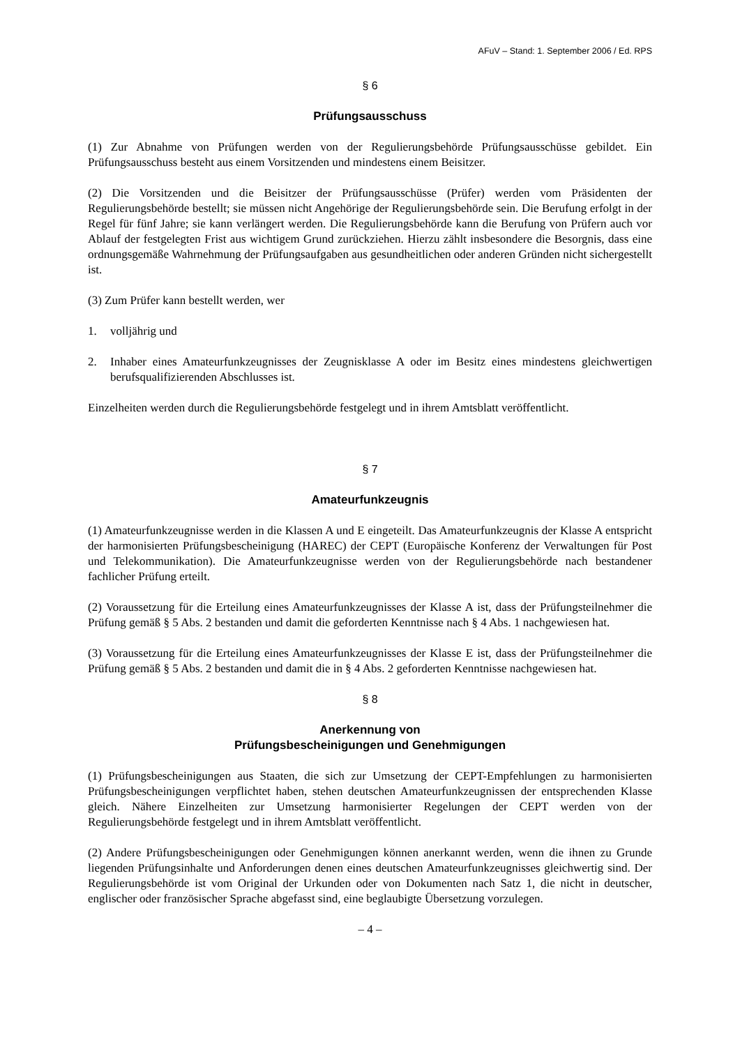AFuV – Stand: 1. September 2006 / Ed. RPS
§ 6
Prüfungsausschuss
(1) Zur Abnahme von Prüfungen werden von der Regulierungsbehörde Prüfungsausschüsse gebildet. Ein Prüfungsausschuss besteht aus einem Vorsitzenden und mindestens einem Beisitzer.
(2) Die Vorsitzenden und die Beisitzer der Prüfungsausschüsse (Prüfer) werden vom Präsidenten der Regulierungsbehörde bestellt; sie müssen nicht Angehörige der Regulierungsbehörde sein. Die Berufung erfolgt in der Regel für fünf Jahre; sie kann verlängert werden. Die Regulierungsbehörde kann die Berufung von Prüfern auch vor Ablauf der festgelegten Frist aus wichtigem Grund zurückziehen. Hierzu zählt insbesondere die Besorgnis, dass eine ordnungsgemäße Wahrnehmung der Prüfungsaufgaben aus gesundheitlichen oder anderen Gründen nicht sichergestellt ist.
(3) Zum Prüfer kann bestellt werden, wer
1. volljährig und
2. Inhaber eines Amateurfunkzeugnisses der Zeugnisklasse A oder im Besitz eines mindestens gleichwertigen berufsqualifizierenden Abschlusses ist.
Einzelheiten werden durch die Regulierungsbehörde festgelegt und in ihrem Amtsblatt veröffentlicht.
§ 7
Amateurfunkzeugnis
(1) Amateurfunkzeugnisse werden in die Klassen A und E eingeteilt. Das Amateurfunkzeugnis der Klasse A entspricht der harmonisierten Prüfungsbescheinigung (HAREC) der CEPT (Europäische Konferenz der Verwaltungen für Post und Telekommunikation). Die Amateurfunkzeugnisse werden von der Regulierungsbehörde nach bestandener fachlicher Prüfung erteilt.
(2) Voraussetzung für die Erteilung eines Amateurfunkzeugnisses der Klasse A ist, dass der Prüfungsteilnehmer die Prüfung gemäß § 5 Abs. 2 bestanden und damit die geforderten Kenntnisse nach § 4 Abs. 1 nachgewiesen hat.
(3) Voraussetzung für die Erteilung eines Amateurfunkzeugnisses der Klasse E ist, dass der Prüfungsteilnehmer die Prüfung gemäß § 5 Abs. 2 bestanden und damit die in § 4 Abs. 2 geforderten Kenntnisse nachgewiesen hat.
§ 8
Anerkennung von
Prüfungsbescheinigungen und Genehmigungen
(1) Prüfungsbescheinigungen aus Staaten, die sich zur Umsetzung der CEPT-Empfehlungen zu harmonisierten Prüfungsbescheinigungen verpflichtet haben, stehen deutschen Amateurfunkzeugnissen der entsprechenden Klasse gleich. Nähere Einzelheiten zur Umsetzung harmonisierter Regelungen der CEPT werden von der Regulierungsbehörde festgelegt und in ihrem Amtsblatt veröffentlicht.
(2) Andere Prüfungsbescheinigungen oder Genehmigungen können anerkannt werden, wenn die ihnen zu Grunde liegenden Prüfungsinhalte und Anforderungen denen eines deutschen Amateurfunkzeugnisses gleichwertig sind. Der Regulierungsbehörde ist vom Original der Urkunden oder von Dokumenten nach Satz 1, die nicht in deutscher, englischer oder französischer Sprache abgefasst sind, eine beglaubigte Übersetzung vorzulegen.
– 4 –